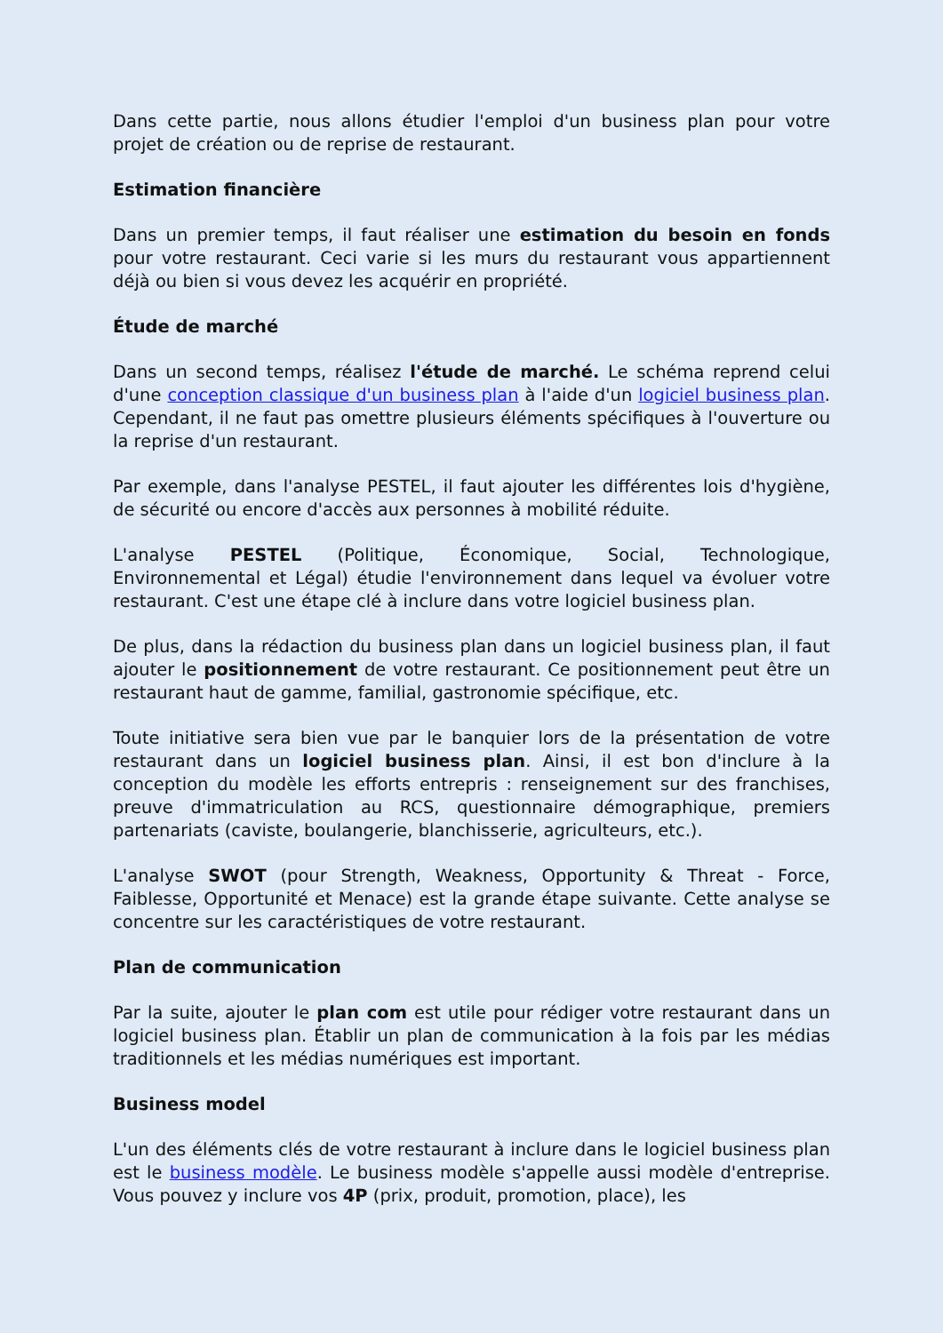Dans cette partie, nous allons étudier l'emploi d'un business plan pour votre projet de création ou de reprise de restaurant.
Estimation financière
Dans un premier temps, il faut réaliser une estimation du besoin en fonds pour votre restaurant. Ceci varie si les murs du restaurant vous appartiennent déjà ou bien si vous devez les acquérir en propriété.
Étude de marché
Dans un second temps, réalisez l'étude de marché. Le schéma reprend celui d'une conception classique d'un business plan à l'aide d'un logiciel business plan. Cependant, il ne faut pas omettre plusieurs éléments spécifiques à l'ouverture ou la reprise d'un restaurant.
Par exemple, dans l'analyse PESTEL, il faut ajouter les différentes lois d'hygiène, de sécurité ou encore d'accès aux personnes à mobilité réduite.
L'analyse PESTEL (Politique, Économique, Social, Technologique, Environnemental et Légal) étudie l'environnement dans lequel va évoluer votre restaurant. C'est une étape clé à inclure dans votre logiciel business plan.
De plus, dans la rédaction du business plan dans un logiciel business plan, il faut ajouter le positionnement de votre restaurant. Ce positionnement peut être un restaurant haut de gamme, familial, gastronomie spécifique, etc.
Toute initiative sera bien vue par le banquier lors de la présentation de votre restaurant dans un logiciel business plan. Ainsi, il est bon d'inclure à la conception du modèle les efforts entrepris : renseignement sur des franchises, preuve d'immatriculation au RCS, questionnaire démographique, premiers partenariats (caviste, boulangerie, blanchisserie, agriculteurs, etc.).
L'analyse SWOT (pour Strength, Weakness, Opportunity & Threat - Force, Faiblesse, Opportunité et Menace) est la grande étape suivante. Cette analyse se concentre sur les caractéristiques de votre restaurant.
Plan de communication
Par la suite, ajouter le plan com est utile pour rédiger votre restaurant dans un logiciel business plan. Établir un plan de communication à la fois par les médias traditionnels et les médias numériques est important.
Business model
L'un des éléments clés de votre restaurant à inclure dans le logiciel business plan est le business modèle. Le business modèle s'appelle aussi modèle d'entreprise. Vous pouvez y inclure vos 4P (prix, produit, promotion, place), les